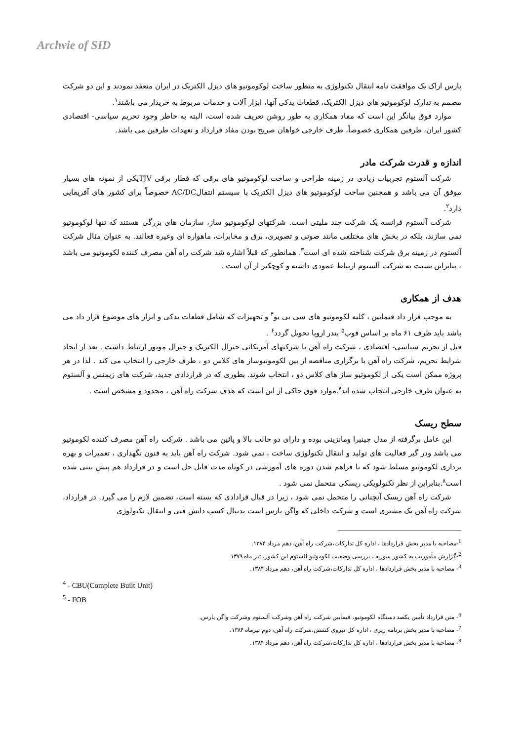Archvie of SID
پارس اراک یک موافقت نامه انتقال تکنولوژی به منظور ساخت لوکوموتیو های دیزل الکتریک در ایران منعقد نمودند و این دو شرکت مصمم به تدارک لوکوموتیو های دیزل الکتریک، قطعات یدکی آنها، ابزار آلات و خدمات مربوط به خریدار می باشند<sup>۱</sup>.
موارد فوق بیانگر این است که مفاد همکاری به طور روشن تعریف شده است، البته به خاطر وجود تحریم سیاسی- اقتصادی کشور ایران، طرفین همکاری خصوصاً، طرف خارجی خواهان صریح بودن مفاد قرارداد و تعهدات طرفین می باشد.
اندازه و قدرت شرکت مادر
شرکت آلستوم تجربیات زیادی در زمینه طراحی و ساخت لوکوموتیو های برقی که قطار برقی TJVیکی از نمونه های بسیار موفق آن می باشد و همچنین ساخت لوکوموتیو های دیزل الکتریک با سیستم انتقالAC/DC خصوصاً برای کشور های آفریقایی دارد<sup>۲</sup>.
شرکت آلستوم فرانسه یک شرکت چند ملیتی است. شرکتهای لوکوموتیو ساز، سازمان های بزرگی هستند که تنها لوکوموتیو نمی سازند، بلکه در بخش های مختلفی مانند صوتی و تصویری، برق و مخابرات، ماهواره ای وغیره فعالند. به عنوان مثال شرکت آلستوم در زمینه برق شرکت شناخته شده ای است<sup>۳</sup>. همانطور که قبلاً اشاره شد شرکت راه آهن مصرف کننده لکوموتیو می باشد ، بنابراین نسبت به شرکت آلستوم ارتباط عمودی داشته و کوچکتر از آن است .
هدف از همکاری
به موجب قرار داد فیمابین ، کلیه لکوموتیو های سی بی یو<sup>۴</sup> و تجهیزات که شامل قطعات یدکی و ابزار های موضوع قرار داد می باشد باید ظرف ۶۱ ماه بر اساس فوب<sup>۵</sup> بندر اروپا تحویل گردد<sup>۶</sup> .
قبل از تحریم سیاسی- اقتصادی ، شرکت راه آهن با شرکتهای آمریکائی جنرال الکتریک و جنرال موتور ارتباط داشت . بعد از ایجاد شرایط تحریم، شرکت راه آهن با برگزاری مناقصه از بین لکوموتیوساز های کلاس دو ، طرف خارجی را انتخاب می کند . لذا در هر پروژه ممکن است یکی از لکوموتیو ساز های کلاس دو ، انتخاب شوند. بطوری که در قراردادی جدید، شرکت های زیمنس و آلستوم به عنوان طرف خارجی انتخاب شده اند<sup>۷</sup>.موارد فوق حاکی از این است که هدف شرکت راه آهن ، محدود و مشخص است .
سطح ریسک
این عامل برگرفته از مدل چینیرا ومانزینی بوده و دارای دو حالت بالا و پائین می باشد . شرکت راه آهن مصرف کننده لکوموتیو می باشد ودر گیر فعالیت های تولید و انتقال تکنولوژی ساخت ، نمی شود. شرکت راه آهن باید به فنون نگهداری ، تعمیرات و بهره برداری لکوموتیو مسلط شود که با فراهم شدن دوره های آموزشی در کوتاه مدت قابل حل است و در قرارداد هم پیش بینی شده است<sup>۸</sup>.بنابراین از نظر تکنولویکی ریسکی متحمل نمی شود .
شرکت راه آهن ریسک آنچنانی را متحمل نمی شود ، زیرا در قبال قرادادی که بسته است، تضمین لازم را می گیرد. در قرارداد، شرکت راه آهن یک مشتری است و شرکت داخلی که واگن پارس است بدنبال کسب دانش فنی و انتقال تکنولوژی
<sup>1</sup>-مصاحبه با مدیر بخش قراردادها ، اداره کل تدارکات،شرکت راه آهن، دهم مرداد ۱۳۸۴.
<sup>2</sup>-گزارش مأموریت به کشور سوریه ، بررسی وضعیت لکوموتیو آلستوم این کشور، تیر ماه ۱۳۷۹.
<sup>3</sup>- مصاحبه با مدیر بخش قراردادها ، اداره کل تدارکات،شرکت راه آهن، دهم مرداد ۱۳۸۴.
<sup>4</sup> - CBU(Complete Built Unit)
<sup>5</sup> - FOB
<sup>6</sup>- متن قرارداد تأمین یکصد دستگاه لکوموتیو، فیمابین شرکت راه آهن وشرکت آلستوم وشرکت واگن پارس.
<sup>7</sup>- مصاحبه با مدیر بخش برنامه ریزی ، اداره کل نیروی کشش،شرکت راه آهن، دوم تیرماه ۱۳۸۴.
<sup>8</sup>- مصاحبه با مدیر بخش قراردادها ، اداره کل تدارکات،شرکت راه آهن، دهم مرداد ۱۳۸۴.